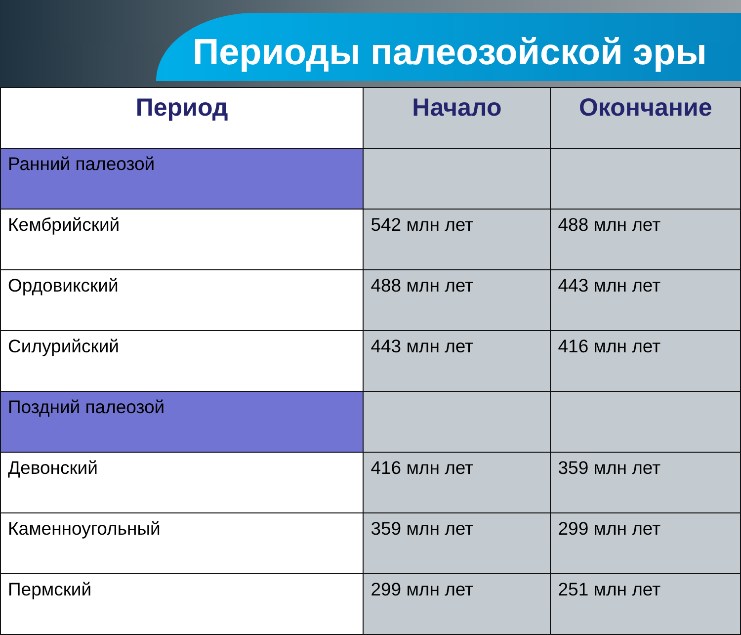Периоды палеозойской эры
| Период | Начало | Окончание |
| --- | --- | --- |
| Ранний палеозой | | |
| Кембрийский | 542 млн лет | 488 млн лет |
| Ордовикский | 488 млн лет | 443 млн лет |
| Силурийский | 443 млн лет | 416 млн лет |
| Поздний палеозой | | |
| Девонский | 416 млн лет | 359 млн лет |
| Каменноугольный | 359 млн лет | 299 млн лет |
| Пермский | 299 млн лет | 251 млн лет |